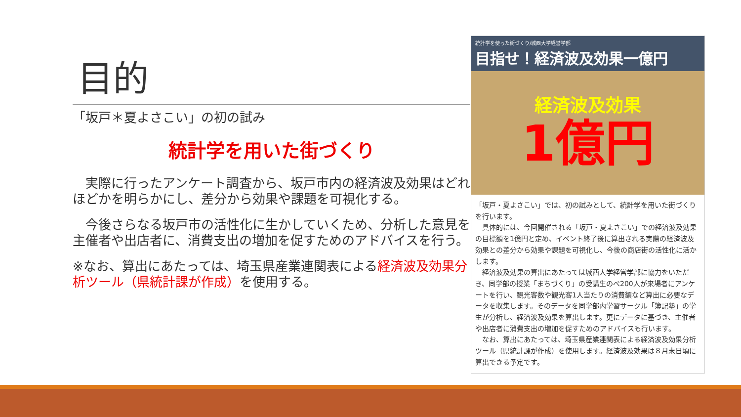目的
「坂戸＊夏よさこい」の初の試み
統計学を用いた街づくり
　実際に行ったアンケート調査から、坂戸市内の経済波及効果はどれほどかを明らかにし、差分から効果や課題を可視化する。
　今後さらなる坂戸市の活性化に生かしていくため、分析した意見を主催者や出店者に、消費支出の増加を促すためのアドバイスを行う。
※なお、算出にあたっては、埼玉県産業連関表による経済波及効果分析ツール（県統計課が作成）を使用する。
統計学を使った街づくり/城西大学経営学部
目指せ！経済波及効果一億円
経済波及効果
1億円
「坂戸・夏よさこい」では、初の試みとして、統計学を用いた街づくりを行います。
　具体的には、今回開催される「坂戸・夏よさこい」での経済波及効果の目標額を1億円と定め、イベント終了後に算出される実際の経済波及効果との差分から効果や課題を可視化し、今後の商店街の活性化に活かします。
　経済波及効果の算出にあたっては城西大学経営学部に協力をいただき、同学部の授業「まちづくり」の受講生のべ200人が来場者にアンケートを行い、観光客数や観光客1人当たりの消費額など算出に必要なデータを収集します。そのデータを同学部内学習サークル「簿記塾」の学生が分析し、経済波及効果を算出します。更にデータに基づき、主催者や出店者に消費支出の増加を促すためのアドバイスも行います。
　なお、算出にあたっては、埼玉県産業連関表による経済波及効果分析ツール（県統計課が作成）を使用します。経済波及効果は８月末日頃に算出できる予定です。